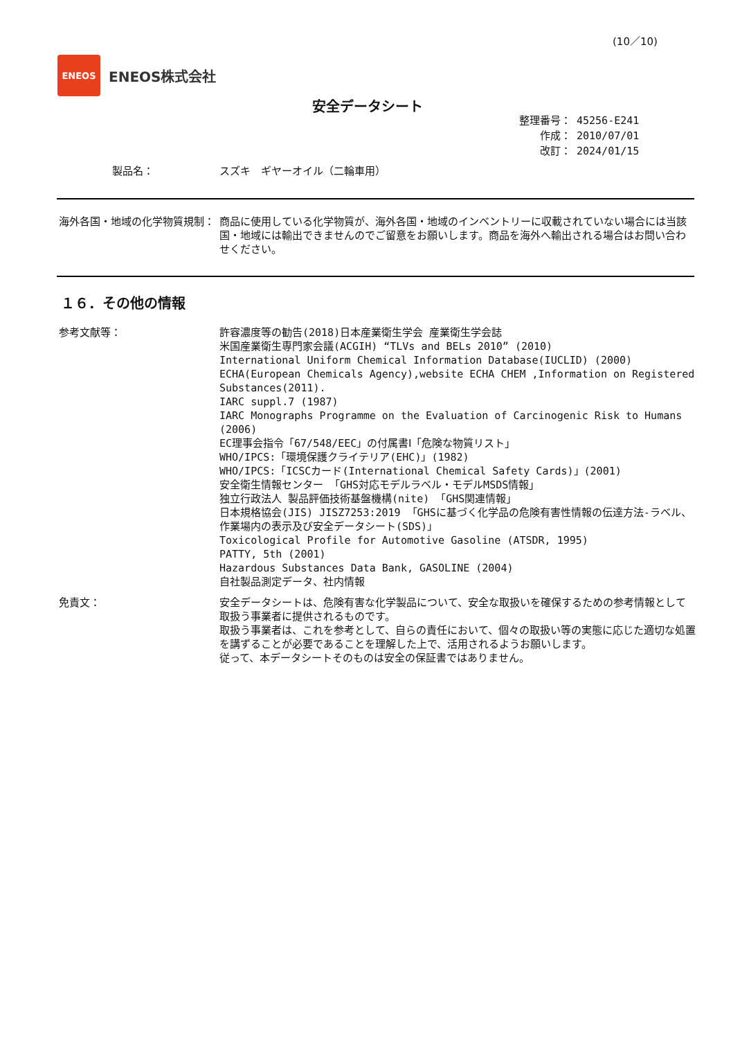(10／10)
ENEOS
ENEOS株式会社
安全データシート
整理番号： 45256-E241
作成： 2010/07/01
改訂： 2024/01/15
製品名： スズキ　ギヤーオイル（二輪車用）
海外各国・地域の化学物質規制： 商品に使用している化学物質が、海外各国・地域のインベントリーに収載されていない場合には当該国・地域には輸出できませんのでご留意をお願いします。商品を海外へ輸出される場合はお問い合わせください。
１６．その他の情報
参考文献等： 許容濃度等の勧告(2018)日本産業衛生学会 産業衛生学会誌
米国産業衛生専門家会議(ACGIH) “TLVs and BELs 2010” (2010)
International Uniform Chemical Information Database(IUCLID) (2000)
ECHA(European Chemicals Agency),website ECHA CHEM ,Information on Registered Substances(2011).
IARC suppl.7 (1987)
IARC Monographs Programme on the Evaluation of Carcinogenic Risk to Humans (2006)
EC理事会指令「67/548/EEC」の付属書Ⅰ「危険な物質リスト」
WHO/IPCS:「環境保護クライテリア(EHC)」(1982)
WHO/IPCS:「ICSCカード(International Chemical Safety Cards)」(2001)
安全衛生情報センター 「GHS対応モデルラベル・モデルMSDS情報」
独立行政法人 製品評価技術基盤機構(nite) 「GHS関連情報」
日本規格協会(JIS) JISZ7253:2019 「GHSに基づく化学品の危険有害性情報の伝達方法-ラベル、作業場内の表示及び安全データシート(SDS)」
Toxicological Profile for Automotive Gasoline (ATSDR, 1995)
PATTY, 5th (2001)
Hazardous Substances Data Bank, GASOLINE (2004)
自社製品測定データ、社内情報
免責文： 安全データシートは、危険有害な化学製品について、安全な取扱いを確保するための参考情報として取扱う事業者に提供されるものです。
取扱う事業者は、これを参考として、自らの責任において、個々の取扱い等の実態に応じた適切な処置を講ずることが必要であることを理解した上で、活用されるようお願いします。
従って、本データシートそのものは安全の保証書ではありません。